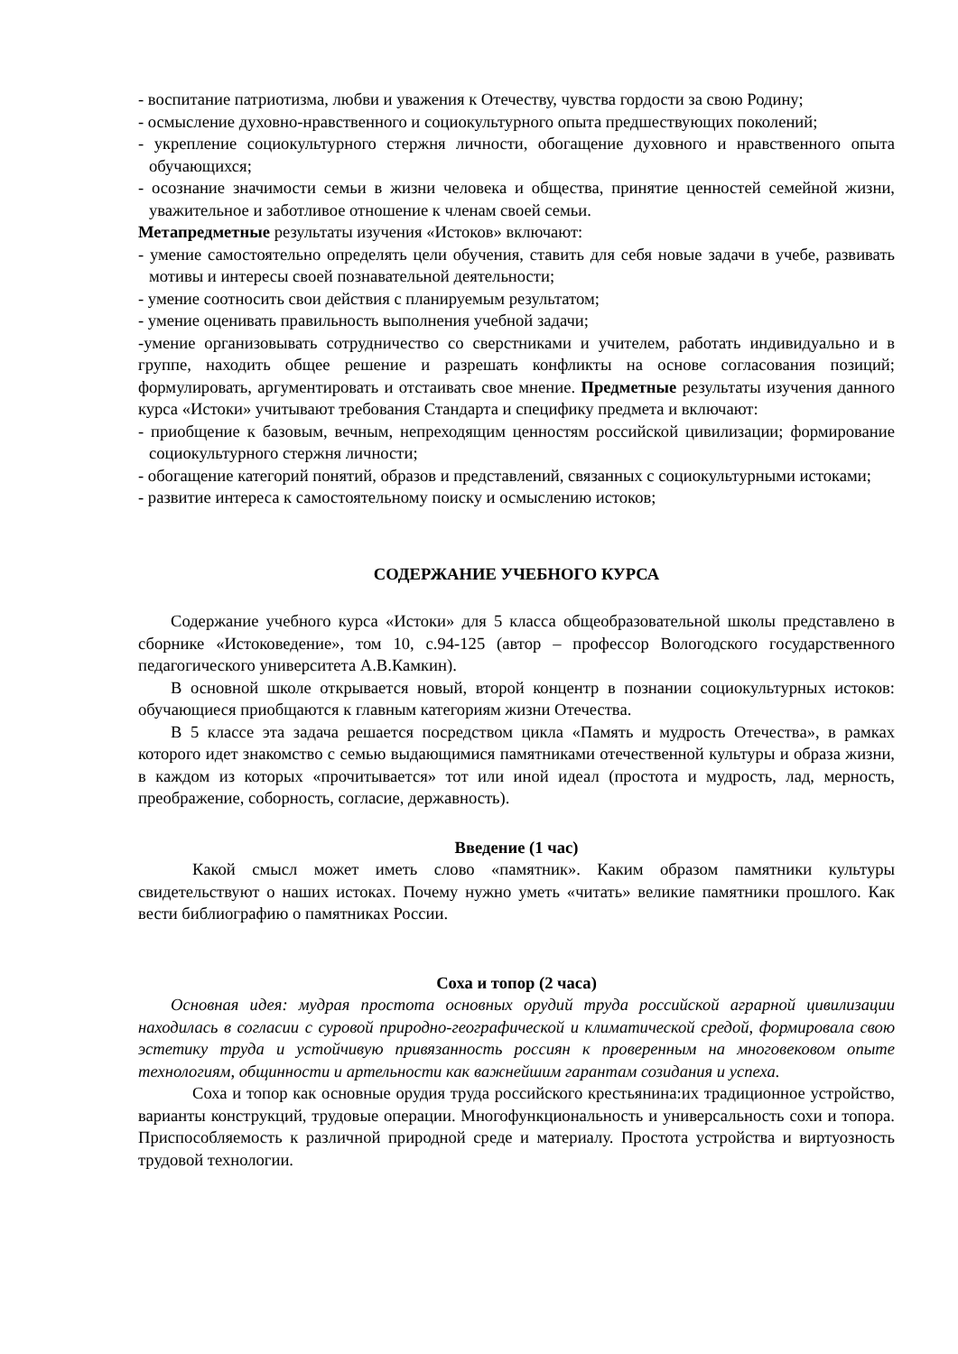- воспитание патриотизма, любви и уважения к Отечеству, чувства гордости за свою Родину;
- осмысление духовно-нравственного и социокультурного опыта предшествующих поколений;
- укрепление социокультурного стержня личности, обогащение духовного и нравственного опыта обучающихся;
- осознание значимости семьи в жизни человека и общества, принятие ценностей семейной жизни, уважительное и заботливое отношение к членам своей семьи.
Метапредметные результаты изучения «Истоков» включают:
- умение самостоятельно определять цели обучения, ставить для себя новые задачи в учебе, развивать мотивы и интересы своей познавательной деятельности;
- умение соотносить свои действия с планируемым результатом;
- умение оценивать правильность выполнения учебной задачи;
-умение организовывать сотрудничество со сверстниками и учителем, работать индивидуально и в группе, находить общее решение и разрешать конфликты на основе согласования позиций; формулировать, аргументировать и отстаивать свое мнение. Предметные результаты изучения данного курса «Истоки» учитывают требования Стандарта и специфику предмета и включают:
- приобщение к базовым, вечным, непреходящим ценностям российской цивилизации; формирование социокультурного стержня личности;
- обогащение категорий понятий, образов и представлений, связанных с социокультурными истоками;
- развитие интереса к самостоятельному поиску и осмыслению истоков;
СОДЕРЖАНИЕ УЧЕБНОГО КУРСА
Содержание учебного курса «Истоки» для 5 класса общеобразовательной школы представлено в сборнике «Истоковедение», том 10, с.94-125 (автор – профессор Вологодского государственного педагогического университета А.В.Камкин).
В основной школе открывается новый, второй концентр в познании социокультурных истоков: обучающиеся приобщаются к главным категориям жизни Отечества.
В 5 классе эта задача решается посредством цикла «Память и мудрость Отечества», в рамках которого идет знакомство с семью выдающимися памятниками отечественной культуры и образа жизни, в каждом из которых «прочитывается» тот или иной идеал (простота и мудрость, лад, мерность, преображение, соборность, согласие, державность).
Введение (1 час)
Какой смысл может иметь слово «памятник». Каким образом памятники культуры свидетельствуют о наших истоках. Почему нужно уметь «читать» великие памятники прошлого. Как вести библиографию о памятниках России.
Соха и топор (2 часа)
Основная идея: мудрая простота основных орудий труда российской аграрной цивилизации находилась в согласии с суровой природно-географической и климатической средой, формировала свою эстетику труда и устойчивую привязанность россиян к проверенным на многовековом опыте технологиям, общинности и артельности как важнейшим гарантам созидания и успеха.
Соха и топор как основные орудия труда российского крестьянина:их традиционное устройство, варианты конструкций, трудовые операции. Многофункциональность и универсальность сохи и топора. Приспособляемость к различной природной среде и материалу. Простота устройства и виртуозность трудовой технологии.